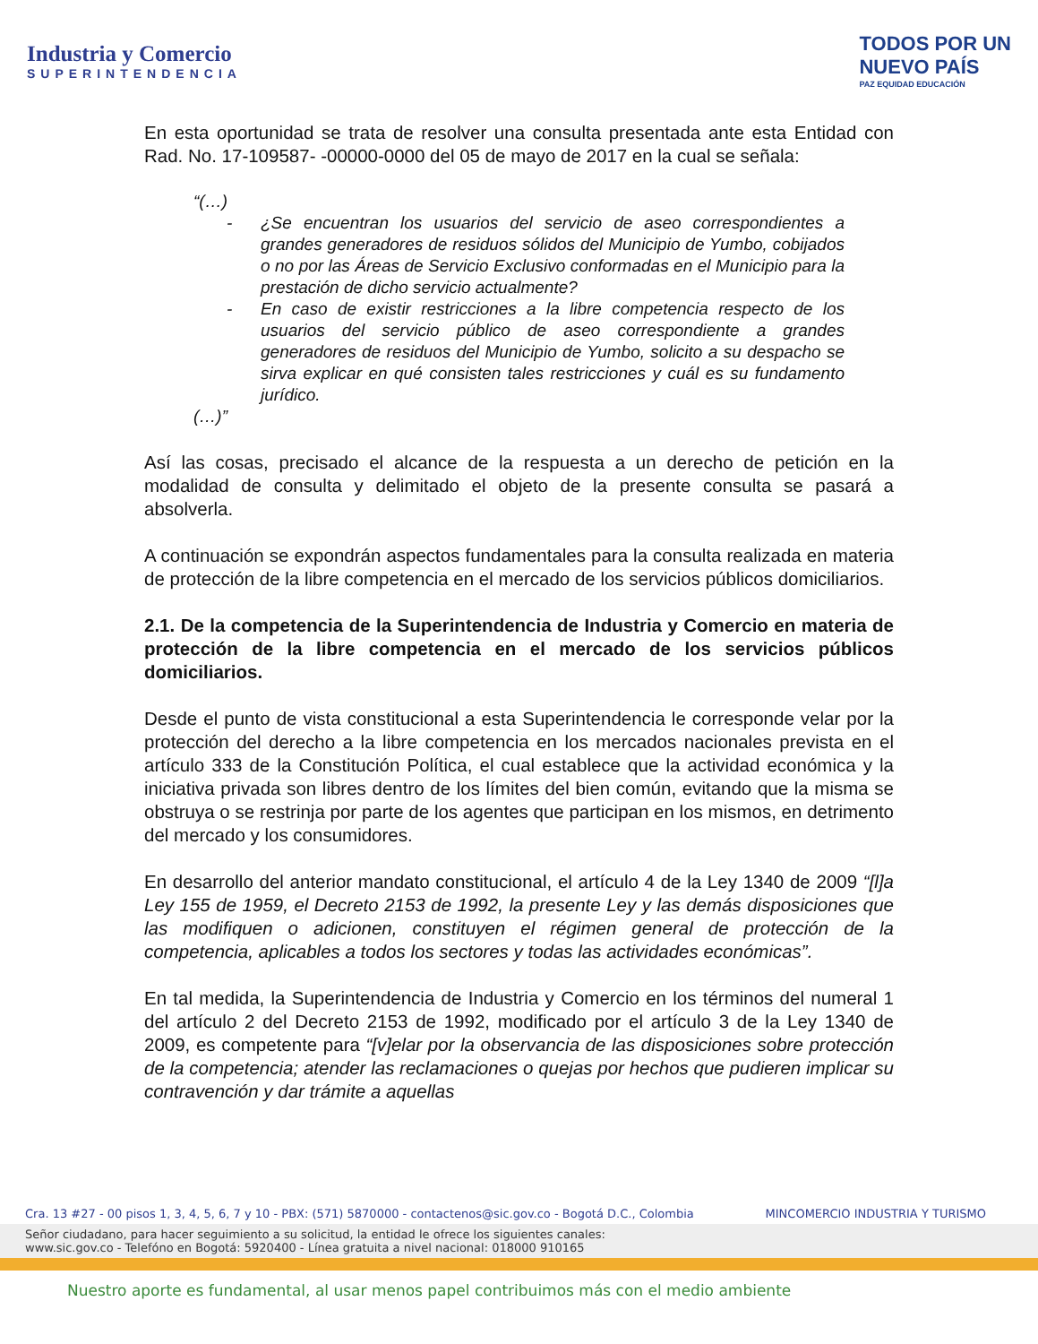Industria y Comercio
SUPERINTENDENCIA
TODOS POR UN
NUEVO PAÍS
PAZ EQUIDAD EDUCACIÓN
En esta oportunidad se trata de resolver una consulta presentada ante esta Entidad con Rad. No. 17-109587- -00000-0000 del 05 de mayo de 2017 en la cual se señala:
“(…)
¿Se encuentran los usuarios del servicio de aseo correspondientes a grandes generadores de residuos sólidos del Municipio de Yumbo, cobijados o no por las Áreas de Servicio Exclusivo conformadas en el Municipio para la prestación de dicho servicio actualmente?
En caso de existir restricciones a la libre competencia respecto de los usuarios del servicio público de aseo correspondiente a grandes generadores de residuos del Municipio de Yumbo, solicito a su despacho se sirva explicar en qué consisten tales restricciones y cuál es su fundamento jurídico.
(…)”
Así las cosas, precisado el alcance de la respuesta a un derecho de petición en la modalidad de consulta y delimitado el objeto de la presente consulta se pasará a absolverla.
A continuación se expondrán aspectos fundamentales para la consulta realizada en materia de protección de la libre competencia en el mercado de los servicios públicos domiciliarios.
2.1. De la competencia de la Superintendencia de Industria y Comercio en materia de protección de la libre competencia en el mercado de los servicios públicos domiciliarios.
Desde el punto de vista constitucional a esta Superintendencia le corresponde velar por la protección del derecho a la libre competencia en los mercados nacionales prevista en el artículo 333 de la Constitución Política, el cual establece que la actividad económica y la iniciativa privada son libres dentro de los límites del bien común, evitando que la misma se obstruya o se restrinja por parte de los agentes que participan en los mismos, en detrimento del mercado y los consumidores.
En desarrollo del anterior mandato constitucional, el artículo 4 de la Ley 1340 de 2009 “[l]a Ley 155 de 1959, el Decreto 2153 de 1992, la presente Ley y las demás disposiciones que las modifiquen o adicionen, constituyen el régimen general de protección de la competencia, aplicables a todos los sectores y todas las actividades económicas”.
En tal medida, la Superintendencia de Industria y Comercio en los términos del numeral 1 del artículo 2 del Decreto 2153 de 1992, modificado por el artículo 3 de la Ley 1340 de 2009, es competente para “[v]elar por la observancia de las disposiciones sobre protección de la competencia; atender las reclamaciones o quejas por hechos que pudieren implicar su contravención y dar trámite a aquellas
Cra. 13 #27 - 00 pisos 1, 3, 4, 5, 6, 7 y 10 - PBX: (571) 5870000 - contactenos@sic.gov.co - Bogotá D.C., Colombia MINCOMERCIO INDUSTRIA Y TURISMO
Señor ciudadano, para hacer seguimiento a su solicitud, la entidad le ofrece los siguientes canales:
www.sic.gov.co - Telefóno en Bogotá: 5920400 - Línea gratuita a nivel nacional: 018000 910165
Nuestro aporte es fundamental, al usar menos papel contribuimos más con el medio ambiente